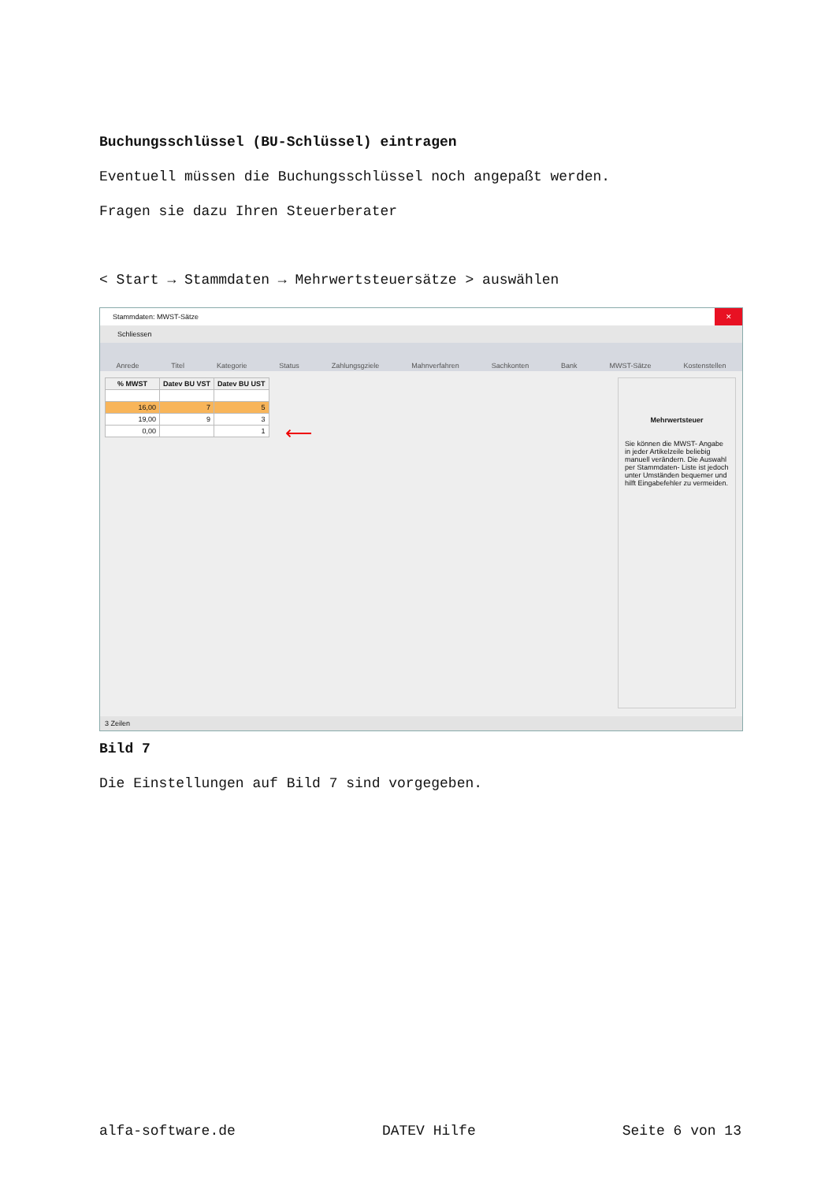Buchungsschlüssel (BU-Schlüssel) eintragen
Eventuell müssen die Buchungsschlüssel noch angepaßt werden.
Fragen sie dazu Ihren Steuerberater
< Start → Stammdaten → Mehrwertsteuersätze > auswählen
Stammdaten: MWST-Sätze ✕
Schliessen
Anrede Titel Kategorie Status Zahlungsgziele Mahnverfahren Sachkonten Bank MWST-Sätze Kostenstellen
| % MWST | Datev BU VST | Datev BU UST |
| --- | --- | --- |
| 16,00 | 7 | 5 |
| 19,00 | 9 | 3 |
| 0,00 | | 1 |
⟵
Mehrwertsteuer
Sie können die MWST- Angabe in jeder Artikelzeile beliebig manuell verändern. Die Auswahl per Stammdaten- Liste ist jedoch unter Umständen bequemer und hilft Eingabefehler zu vermeiden.
3 Zeilen
Bild 7
Die Einstellungen auf Bild 7 sind vorgegeben.
alfa-software.de DATEV Hilfe Seite 6 von 13